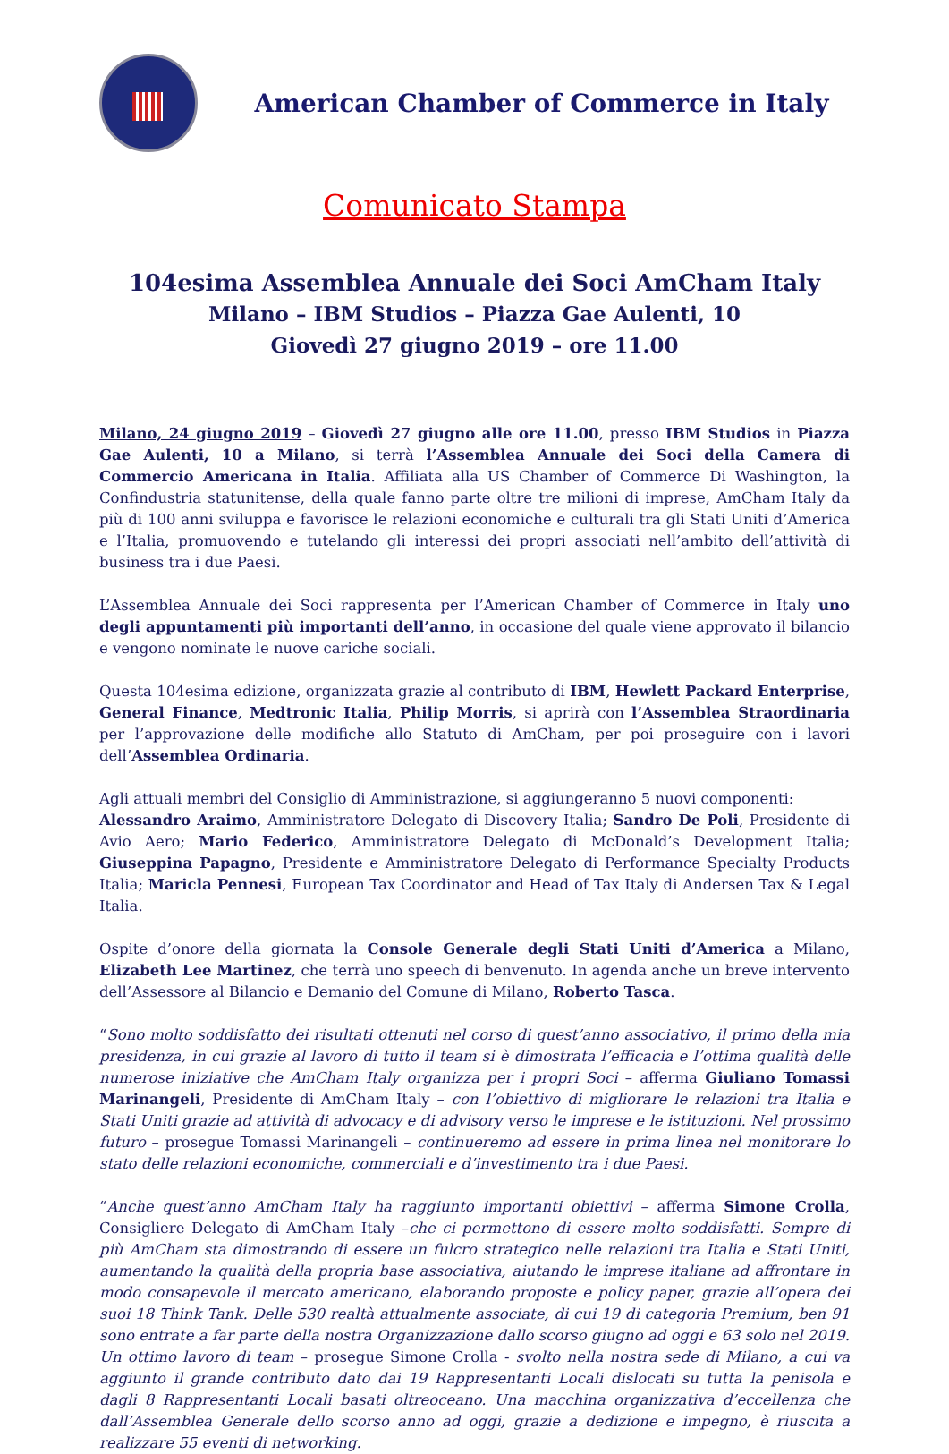American Chamber of Commerce in Italy
Comunicato Stampa
104esima Assemblea Annuale dei Soci AmCham Italy
Milano – IBM Studios – Piazza Gae Aulenti, 10
Giovedì 27 giugno 2019 – ore 11.00
Milano, 24 giugno 2019 – Giovedì 27 giugno alle ore 11.00, presso IBM Studios in Piazza Gae Aulenti, 10 a Milano, si terrà l’Assemblea Annuale dei Soci della Camera di Commercio Americana in Italia. Affiliata alla US Chamber of Commerce Di Washington, la Confindustria statunitense, della quale fanno parte oltre tre milioni di imprese, AmCham Italy da più di 100 anni sviluppa e favorisce le relazioni economiche e culturali tra gli Stati Uniti d’America e l’Italia, promuovendo e tutelando gli interessi dei propri associati nell’ambito dell’attività di business tra i due Paesi.
L’Assemblea Annuale dei Soci rappresenta per l’American Chamber of Commerce in Italy uno degli appuntamenti più importanti dell’anno, in occasione del quale viene approvato il bilancio e vengono nominate le nuove cariche sociali.
Questa 104esima edizione, organizzata grazie al contributo di IBM, Hewlett Packard Enterprise, General Finance, Medtronic Italia, Philip Morris, si aprirà con l’Assemblea Straordinaria per l’approvazione delle modifiche allo Statuto di AmCham, per poi proseguire con i lavori dell’Assemblea Ordinaria.
Agli attuali membri del Consiglio di Amministrazione, si aggiungeranno 5 nuovi componenti:
Alessandro Araimo, Amministratore Delegato di Discovery Italia; Sandro De Poli, Presidente di Avio Aero; Mario Federico, Amministratore Delegato di McDonald’s Development Italia; Giuseppina Papagno, Presidente e Amministratore Delegato di Performance Specialty Products Italia; Maricla Pennesi, European Tax Coordinator and Head of Tax Italy di Andersen Tax & Legal Italia.
Ospite d’onore della giornata la Console Generale degli Stati Uniti d’America a Milano, Elizabeth Lee Martinez, che terrà uno speech di benvenuto. In agenda anche un breve intervento dell’Assessore al Bilancio e Demanio del Comune di Milano, Roberto Tasca.
“Sono molto soddisfatto dei risultati ottenuti nel corso di quest’anno associativo, il primo della mia presidenza, in cui grazie al lavoro di tutto il team si è dimostrata l’efficacia e l’ottima qualità delle numerose iniziative che AmCham Italy organizza per i propri Soci – afferma Giuliano Tomassi Marinangeli, Presidente di AmCham Italy – con l’obiettivo di migliorare le relazioni tra Italia e Stati Uniti grazie ad attività di advocacy e di advisory verso le imprese e le istituzioni. Nel prossimo futuro – prosegue Tomassi Marinangeli – continueremo ad essere in prima linea nel monitorare lo stato delle relazioni economiche, commerciali e d’investimento tra i due Paesi.
“Anche quest’anno AmCham Italy ha raggiunto importanti obiettivi – afferma Simone Crolla, Consigliere Delegato di AmCham Italy –che ci permettono di essere molto soddisfatti. Sempre di più AmCham sta dimostrando di essere un fulcro strategico nelle relazioni tra Italia e Stati Uniti, aumentando la qualità della propria base associativa, aiutando le imprese italiane ad affrontare in modo consapevole il mercato americano, elaborando proposte e policy paper, grazie all’opera dei suoi 18 Think Tank. Delle 530 realtà attualmente associate, di cui 19 di categoria Premium, ben 91 sono entrate a far parte della nostra Organizzazione dallo scorso giugno ad oggi e 63 solo nel 2019. Un ottimo lavoro di team – prosegue Simone Crolla - svolto nella nostra sede di Milano, a cui va aggiunto il grande contributo dato dai 19 Rappresentanti Locali dislocati su tutta la penisola e dagli 8 Rappresentanti Locali basati oltreoceano. Una macchina organizzativa d’eccellenza che dall’Assemblea Generale dello scorso anno ad oggi, grazie a dedizione e impegno, è riuscita a realizzare 55 eventi di networking.